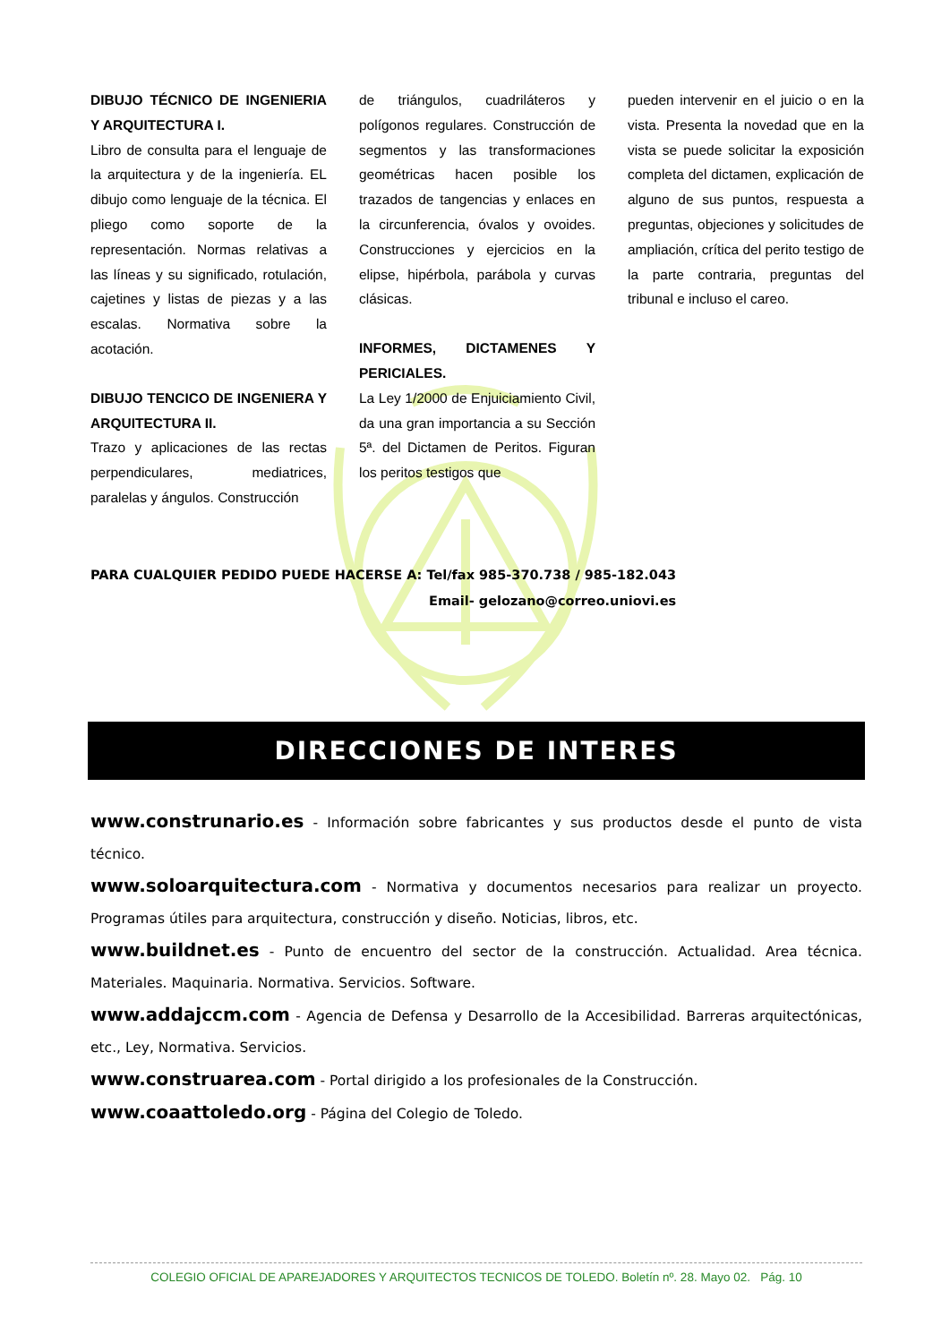DIBUJO TÉCNICO DE INGENIERIA Y ARQUITECTURA I.
Libro de consulta para el lenguaje de la arquitectura y de la ingeniería. EL dibujo como lenguaje de la técnica. El pliego como soporte de la representación. Normas relativas a las líneas y su significado, rotulación, cajetines y listas de piezas y a las escalas. Normativa sobre la acotación.
DIBUJO TENCICO DE INGENIERA Y ARQUITECTURA II.
Trazo y aplicaciones de las rectas perpendiculares, mediatrices, paralelas y ángulos. Construcción
de triángulos, cuadriláteros y polígonos regulares. Construcción de segmentos y las transformaciones geométricas hacen posible los trazados de tangencias y enlaces en la circunferencia, óvalos y ovoides. Construcciones y ejercicios en la elipse, hipérbola, parábola y curvas clásicas.
INFORMES, DICTAMENES Y PERICIALES.
La Ley 1/2000 de Enjuiciamiento Civil, da una gran importancia a su Sección 5ª. del Dictamen de Peritos. Figuran los peritos testigos que
pueden intervenir en el juicio o en la vista. Presenta la novedad que en la vista se puede solicitar la exposición completa del dictamen, explicación de alguno de sus puntos, respuesta a preguntas, objeciones y solicitudes de ampliación, crítica del perito testigo de la parte contraria, preguntas del tribunal e incluso el careo.
PARA CUALQUIER PEDIDO PUEDE HACERSE A: Tel/fax 985-370.738 / 985-182.043
Email- gelozano@correo.uniovi.es
DIRECCIONES DE INTERES
www.construnario.es - Información sobre fabricantes y sus productos desde el punto de vista técnico.
www.soloarquitectura.com - Normativa y documentos necesarios para realizar un proyecto. Programas útiles para arquitectura, construcción y diseño. Noticias, libros, etc.
www.buildnet.es - Punto de encuentro del sector de la construcción. Actualidad. Area técnica. Materiales. Maquinaria. Normativa. Servicios. Software.
www.addajccm.com - Agencia de Defensa y Desarrollo de la Accesibilidad. Barreras arquitectónicas, etc., Ley, Normativa. Servicios.
www.construarea.com - Portal dirigido a los profesionales de la Construcción.
www.coaattoledo.org - Página del Colegio de Toledo.
COLEGIO OFICIAL DE APAREJADORES Y ARQUITECTOS TECNICOS DE TOLEDO. Boletín nº. 28. Mayo 02. Pág. 10